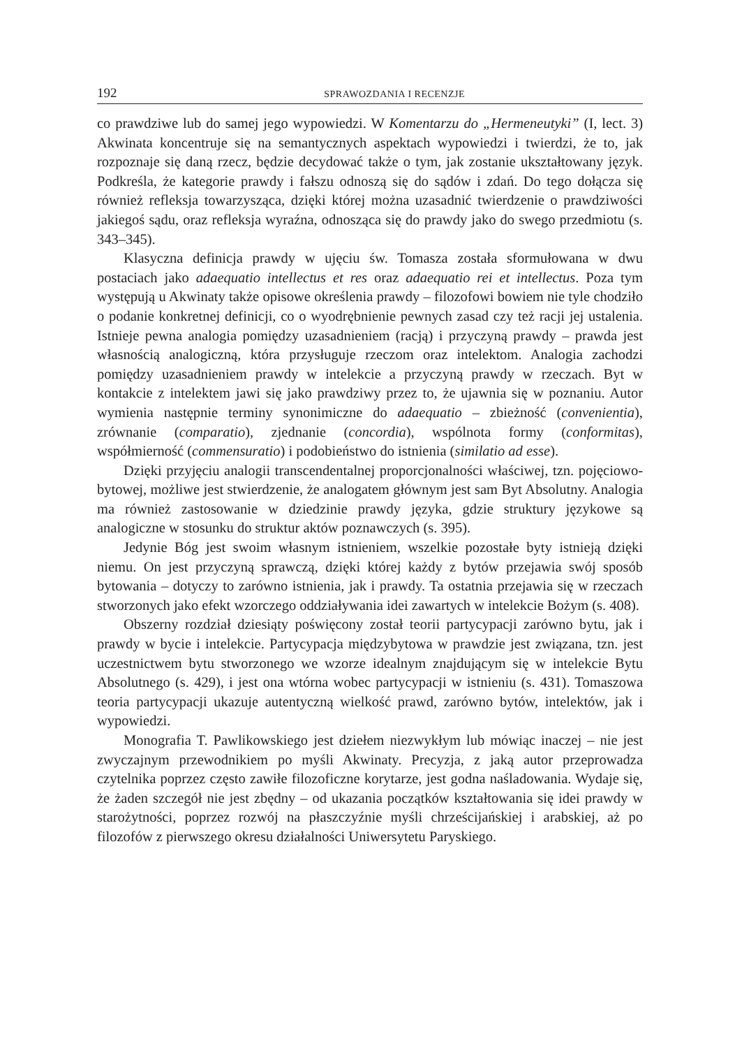192 SPRAWOZDANIA I RECENZJE
co prawdziwe lub do samej jego wypowiedzi. W Komentarzu do „Hermeneutyki” (I, lect. 3) Akwinata koncentruje się na semantycznych aspektach wypowiedzi i twierdzi, że to, jak rozpoznaje się daną rzecz, będzie decydować także o tym, jak zostanie ukształtowany język. Podkreśla, że kategorie prawdy i fałszu odnoszą się do sądów i zdań. Do tego dołącza się również refleksja towarzysząca, dzięki której można uzasadnić twierdzenie o prawdziwości jakiegoś sądu, oraz refleksja wyraźna, odnosząca się do prawdy jako do swego przedmiotu (s. 343–345).
Klasyczna definicja prawdy w ujęciu św. Tomasza została sformułowana w dwu postaciach jako adaequatio intellectus et res oraz adaequatio rei et intellectus. Poza tym występują u Akwinaty także opisowe określenia prawdy – filozofowi bowiem nie tyle chodziło o podanie konkretnej definicji, co o wyodrębnienie pewnych zasad czy też racji jej ustalenia. Istnieje pewna analogia pomiędzy uzasadnieniem (racją) i przyczyną prawdy – prawda jest własnością analogiczną, która przysługuje rzeczom oraz intelektom. Analogia zachodzi pomiędzy uzasadnieniem prawdy w intelekcie a przyczyną prawdy w rzeczach. Byt w kontakcie z intelektem jawi się jako prawdziwy przez to, że ujawnia się w poznaniu. Autor wymienia następnie terminy synonimiczne do adaequatio – zbieżność (convenientia), zrównanie (comparatio), zjednanie (concordia), wspólnota formy (conformitas), współmierność (commensuratio) i podobieństwo do istnienia (similatio ad esse).
Dzięki przyjęciu analogii transcendentalnej proporcjonalności właściwej, tzn. pojęciowo-bytowej, możliwe jest stwierdzenie, że analogatem głównym jest sam Byt Absolutny. Analogia ma również zastosowanie w dziedzinie prawdy języka, gdzie struktury językowe są analogiczne w stosunku do struktur aktów poznawczych (s. 395).
Jedynie Bóg jest swoim własnym istnieniem, wszelkie pozostałe byty istnieją dzięki niemu. On jest przyczyną sprawczą, dzięki której każdy z bytów przejawia swój sposób bytowania – dotyczy to zarówno istnienia, jak i prawdy. Ta ostatnia przejawia się w rzeczach stworzonych jako efekt wzorczego oddziaływania idei zawartych w intelekcie Bożym (s. 408).
Obszerny rozdział dziesiąty poświęcony został teorii partycypacji zarówno bytu, jak i prawdy w bycie i intelekcie. Partycypacja międzybytowa w prawdzie jest związana, tzn. jest uczestnictwem bytu stworzonego we wzorze idealnym znajdującym się w intelekcie Bytu Absolutnego (s. 429), i jest ona wtórna wobec partycypacji w istnieniu (s. 431). Tomaszowa teoria partycypacji ukazuje autentyczną wielkość prawd, zarówno bytów, intelektów, jak i wypowiedzi.
Monografia T. Pawlikowskiego jest dziełem niezwykłym lub mówiąc inaczej – nie jest zwyczajnym przewodnikiem po myśli Akwinaty. Precyzja, z jaką autor przeprowadza czytelnika poprzez często zawiłe filozoficzne korytarze, jest godna naśladowania. Wydaje się, że żaden szczegół nie jest zbędny – od ukazania początków kształtowania się idei prawdy w starożytności, poprzez rozwój na płaszczyźnie myśli chrześcijańskiej i arabskiej, aż po filozofów z pierwszego okresu działalności Uniwersytetu Paryskiego.